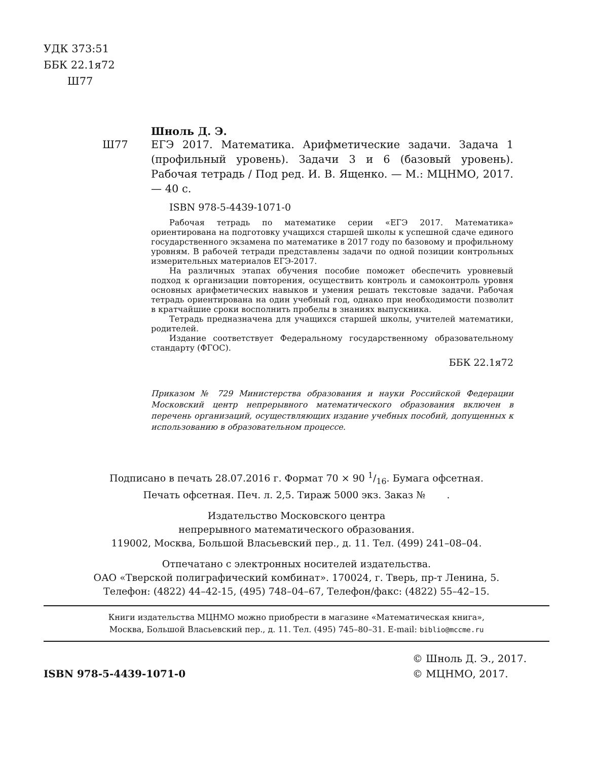УДК 373:51
ББК 22.1я72
Ш77
Шноль Д. Э.
Ш77 ЕГЭ 2017. Математика. Арифметические задачи. Задача 1 (профильный уровень). Задачи 3 и 6 (базовый уровень). Рабочая тетрадь / Под ред. И. В. Ященко. — М.: МЦНМО, 2017. — 40 с.
ISBN 978-5-4439-1071-0
Рабочая тетрадь по математике серии «ЕГЭ 2017. Математика» ориентирована на подготовку учащихся старшей школы к успешной сдаче единого государственного экзамена по математике в 2017 году по базовому и профильному уровням. В рабочей тетради представлены задачи по одной позиции контрольных измерительных материалов ЕГЭ-2017.
На различных этапах обучения пособие поможет обеспечить уровневый подход к организации повторения, осуществить контроль и самоконтроль уровня основных арифметических навыков и умения решать текстовые задачи. Рабочая тетрадь ориентирована на один учебный год, однако при необходимости позволит в кратчайшие сроки восполнить пробелы в знаниях выпускника.
Тетрадь предназначена для учащихся старшей школы, учителей математики, родителей.
Издание соответствует Федеральному государственному образовательному стандарту (ФГОС).
ББК 22.1я72
Приказом № 729 Министерства образования и науки Российской Федерации Московский центр непрерывного математического образования включен в перечень организаций, осуществляющих издание учебных пособий, допущенных к использованию в образовательном процессе.
Подписано в печать 28.07.2016 г. Формат 70 × 90 1/16. Бумага офсетная.
Печать офсетная. Печ. л. 2,5. Тираж 5000 экз. Заказ № .
Издательство Московского центра
непрерывного математического образования.
119002, Москва, Большой Власьевский пер., д. 11. Тел. (499) 241–08–04.
Отпечатано с электронных носителей издательства.
ОАО «Тверской полиграфический комбинат». 170024, г. Тверь, пр-т Ленина, 5.
Телефон: (4822) 44–42-15, (495) 748–04–67, Телефон/факс: (4822) 55–42–15.
Книги издательства МЦНМО можно приобрести в магазине «Математическая книга»,
Москва, Большой Власьевский пер., д. 11. Тел. (495) 745–80–31. E-mail: biblio@mccme.ru
ISBN 978-5-4439-1071-0
© Шноль Д. Э., 2017.
© МЦНМО, 2017.